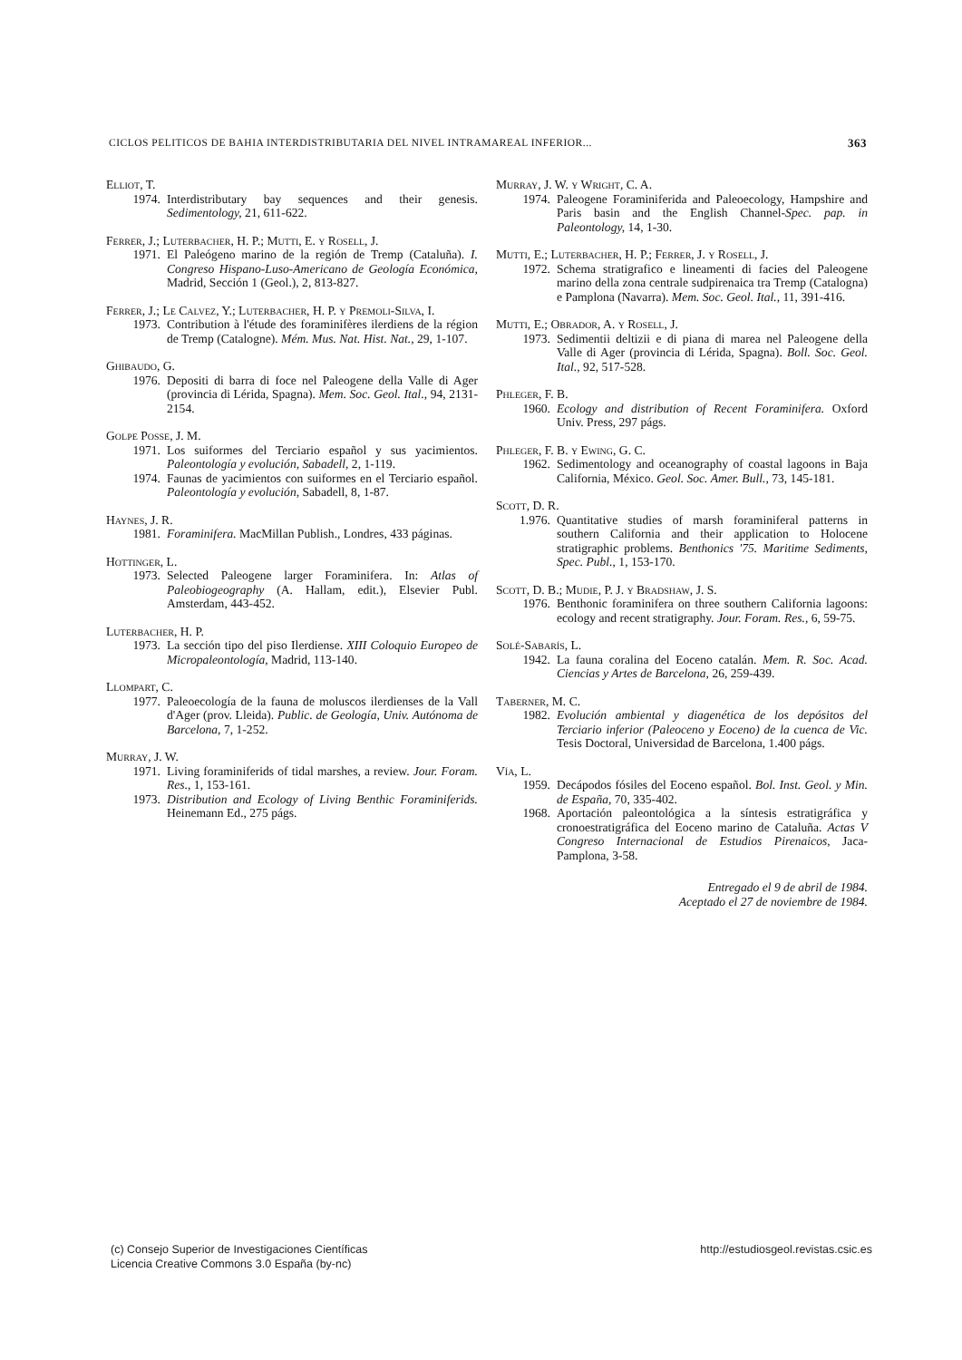CICLOS PELITICOS DE BAHIA INTERDISTRIBUTARIA DEL NIVEL INTRAMAREAL INFERIOR... 363
Elliot, T.
1974. Interdistributary bay sequences and their genesis. Sedimentology, 21, 611-622.
Ferrer, J.; Luterbacher, H. P.; Mutti, E. y Rosell, J.
1971. El Paleógeno marino de la región de Tremp (Cataluña). I. Congreso Hispano-Luso-Americano de Geología Económica, Madrid, Sección 1 (Geol.), 2, 813-827.
Ferrer, J.; Le Calvez, Y.; Luterbacher, H. P. y Premoli-Silva, I.
1973. Contribution à l'étude des foraminifères ilerdiens de la région de Tremp (Catalogne). Mém. Mus. Nat. Hist. Nat., 29, 1-107.
Ghibaudo, G.
1976. Depositi di barra di foce nel Paleogene della Valle di Ager (provincia di Lérida, Spagna). Mem. Soc. Geol. Ital., 94, 2131-2154.
Golpe Posse, J. M.
1971. Los suiformes del Terciario español y sus yacimientos. Paleontología y evolución, Sabadell, 2, 1-119.
1974. Faunas de yacimientos con suiformes en el Terciario español. Paleontología y evolución, Sabadell, 8, 1-87.
Haynes, J. R.
1981. Foraminifera. MacMillan Publish., Londres, 433 páginas.
Hottinger, L.
1973. Selected Paleogene larger Foraminifera. In: Atlas of Paleobiogeography (A. Hallam, edit.), Elsevier Publ. Amsterdam, 443-452.
Luterbacher, H. P.
1973. La sección tipo del piso Ilerdiense. XIII Coloquio Europeo de Micropaleontología, Madrid, 113-140.
Llompart, C.
1977. Paleoecología de la fauna de moluscos ilerdienses de la Vall d'Ager (prov. Lleida). Public. de Geología, Univ. Autónoma de Barcelona, 7, 1-252.
Murray, J. W.
1971. Living foraminiferids of tidal marshes, a review. Jour. Foram. Res., 1, 153-161.
1973. Distribution and Ecology of Living Benthic Foraminiferids. Heinemann Ed., 275 págs.
Murray, J. W. y Wright, C. A.
1974. Paleogene Foraminiferida and Paleoecology, Hampshire and Paris basin and the English Channel-Spec. pap. in Paleontology, 14, 1-30.
Mutti, E.; Luterbacher, H. P.; Ferrer, J. y Rosell, J.
1972. Schema stratigrafico e lineamenti di facies del Paleogene marino della zona centrale sudpirenaica tra Tremp (Catalogna) e Pamplona (Navarra). Mem. Soc. Geol. Ital., 11, 391-416.
Mutti, E.; Obrador, A. y Rosell, J.
1973. Sedimentii deltizii e di piana di marea nel Paleogene della Valle di Ager (provincia di Lérida, Spagna). Boll. Soc. Geol. Ital., 92, 517-528.
Phleger, F. B.
1960. Ecology and distribution of Recent Foraminifera. Oxford Univ. Press, 297 págs.
Phleger, F. B. y Ewing, G. C.
1962. Sedimentology and oceanography of coastal lagoons in Baja California, México. Geol. Soc. Amer. Bull., 73, 145-181.
Scott, D. R.
1.976. Quantitative studies of marsh foraminiferal patterns in southern California and their application to Holocene stratigraphic problems. Benthonics '75. Maritime Sediments, Spec. Publ., 1, 153-170.
Scott, D. B.; Mudie, P. J. y Bradshaw, J. S.
1976. Benthonic foraminifera on three southern California lagoons: ecology and recent stratigraphy. Jour. Foram. Res., 6, 59-75.
Solé-Sabarís, L.
1942. La fauna coralina del Eoceno catalán. Mem. R. Soc. Acad. Ciencias y Artes de Barcelona, 26, 259-439.
Taberner, M. C.
1982. Evolución ambiental y diagenética de los depósitos del Terciario inferior (Paleoceno y Eoceno) de la cuenca de Vic. Tesis Doctoral, Universidad de Barcelona, 1.400 págs.
Vía, L.
1959. Decápodos fósiles del Eoceno español. Bol. Inst. Geol. y Min. de España, 70, 335-402.
1968. Aportación paleontológica a la síntesis estratigráfica y cronoestratigráfica del Eoceno marino de Cataluña. Actas V Congreso Internacional de Estudios Pirenaicos, Jaca-Pamplona, 3-58.
Entregado el 9 de abril de 1984.
Aceptado el 27 de noviembre de 1984.
(c) Consejo Superior de Investigaciones Científicas
Licencia Creative Commons 3.0 España (by-nc)
http://estudiosgeol.revistas.csic.es